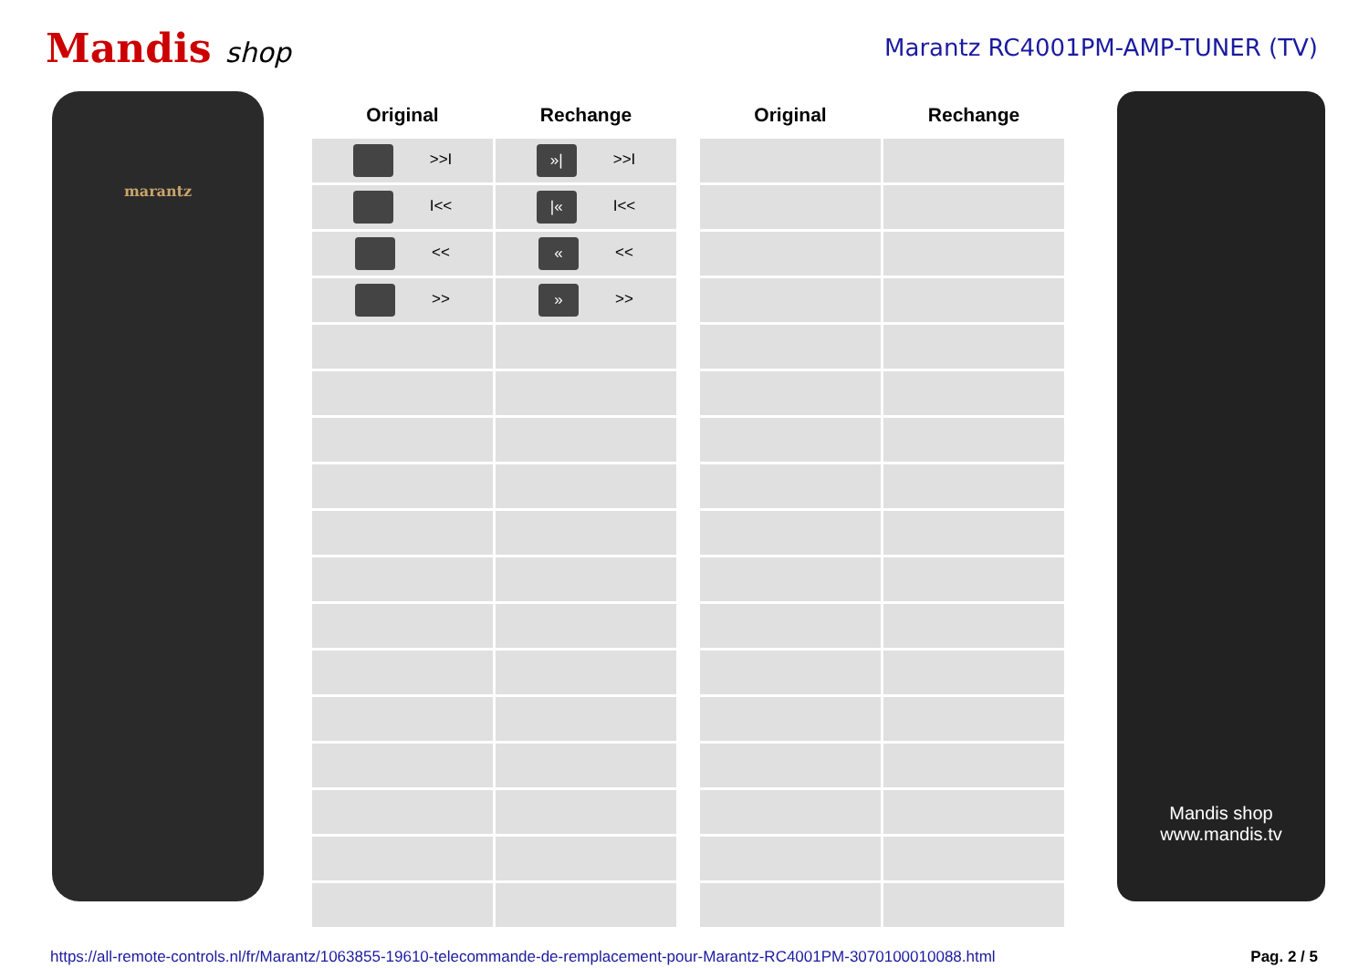Mandis shop
Marantz RC4001PM-AMP-TUNER (TV)
marantz
| Original | Rechange |
| --- | --- |
| >>I | »/ >>I |
| I<< | /« I<< |
| << | « << |
| >> | » >> |
| Original | Rechange |
| --- | --- |
Mandis shop
www.mandis.tv
https://all-remote-controls.nl/fr/Marantz/1063855-19610-telecommande-de-remplacement-pour-Marantz-RC4001PM-3070100010088.html Pag. 2 / 5